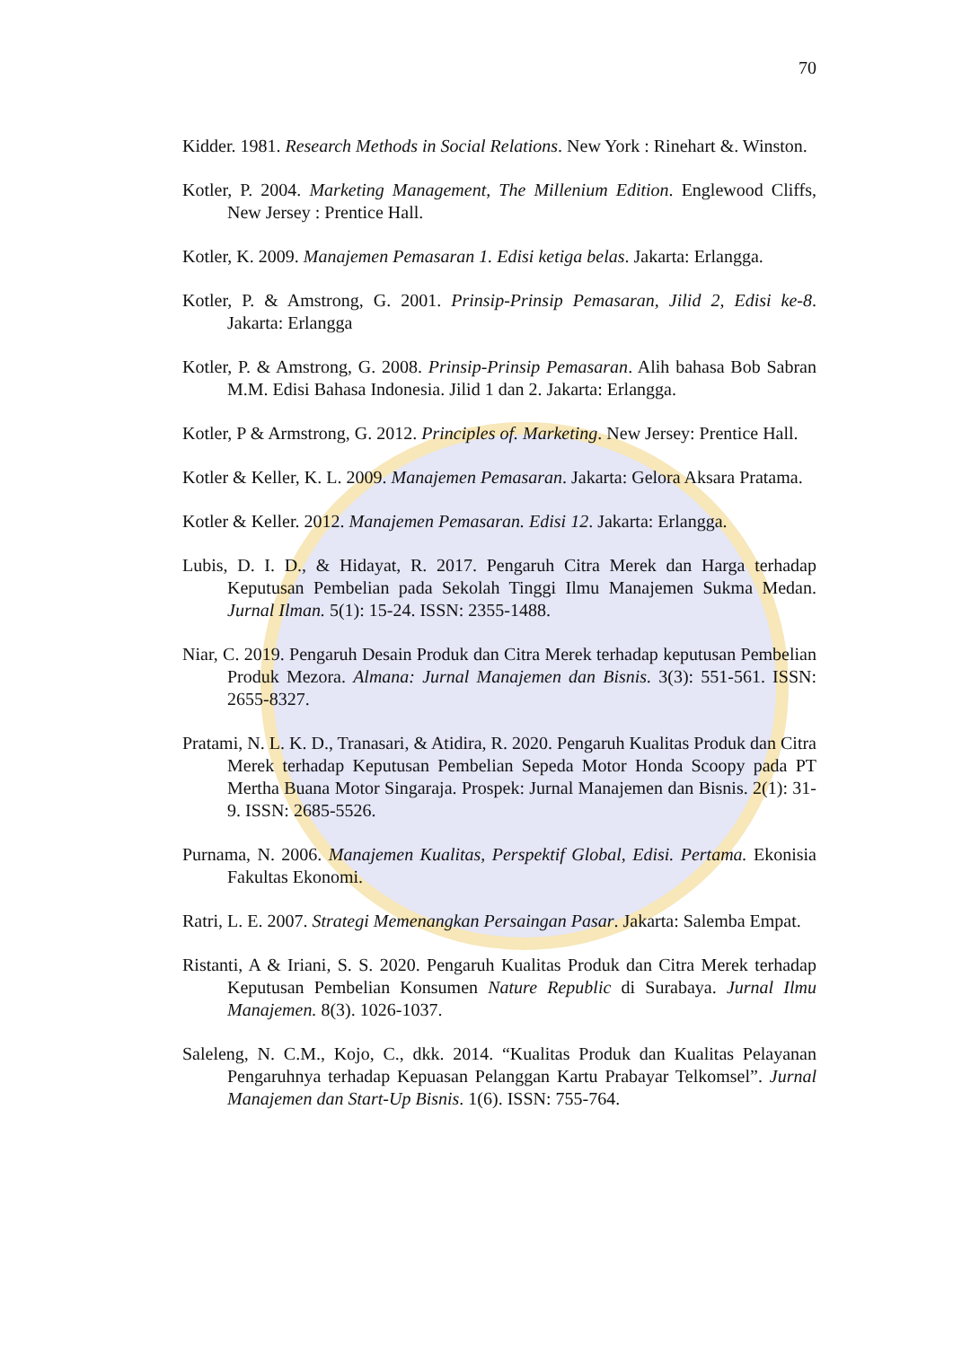70
Kidder. 1981. Research Methods in Social Relations. New York : Rinehart &. Winston.
Kotler, P. 2004. Marketing Management, The Millenium Edition. Englewood Cliffs, New Jersey : Prentice Hall.
Kotler, K. 2009. Manajemen Pemasaran 1. Edisi ketiga belas. Jakarta: Erlangga.
Kotler, P. & Amstrong, G. 2001. Prinsip-Prinsip Pemasaran, Jilid 2, Edisi ke-8. Jakarta: Erlangga
Kotler, P. & Amstrong, G. 2008. Prinsip-Prinsip Pemasaran. Alih bahasa Bob Sabran M.M. Edisi Bahasa Indonesia. Jilid 1 dan 2. Jakarta: Erlangga.
Kotler, P & Armstrong, G. 2012. Principles of. Marketing. New Jersey: Prentice Hall.
Kotler & Keller, K. L. 2009. Manajemen Pemasaran. Jakarta: Gelora Aksara Pratama.
Kotler & Keller. 2012. Manajemen Pemasaran. Edisi 12. Jakarta: Erlangga.
Lubis, D. I. D., & Hidayat, R. 2017. Pengaruh Citra Merek dan Harga terhadap Keputusan Pembelian pada Sekolah Tinggi Ilmu Manajemen Sukma Medan. Jurnal Ilman. 5(1): 15-24. ISSN: 2355-1488.
Niar, C. 2019. Pengaruh Desain Produk dan Citra Merek terhadap keputusan Pembelian Produk Mezora. Almana: Jurnal Manajemen dan Bisnis. 3(3): 551-561. ISSN: 2655-8327.
Pratami, N. L. K. D., Tranasari, & Atidira, R. 2020. Pengaruh Kualitas Produk dan Citra Merek terhadap Keputusan Pembelian Sepeda Motor Honda Scoopy pada PT Mertha Buana Motor Singaraja. Prospek: Jurnal Manajemen dan Bisnis. 2(1): 31-9. ISSN: 2685-5526.
Purnama, N. 2006. Manajemen Kualitas, Perspektif Global, Edisi. Pertama. Ekonisia Fakultas Ekonomi.
Ratri, L. E. 2007. Strategi Memenangkan Persaingan Pasar. Jakarta: Salemba Empat.
Ristanti, A & Iriani, S. S. 2020. Pengaruh Kualitas Produk dan Citra Merek terhadap Keputusan Pembelian Konsumen Nature Republic di Surabaya. Jurnal Ilmu Manajemen. 8(3). 1026-1037.
Saleleng, N. C.M., Kojo, C., dkk. 2014. “Kualitas Produk dan Kualitas Pelayanan Pengaruhnya terhadap Kepuasan Pelanggan Kartu Prabayar Telkomsel”. Jurnal Manajemen dan Start-Up Bisnis. 1(6). ISSN: 755-764.